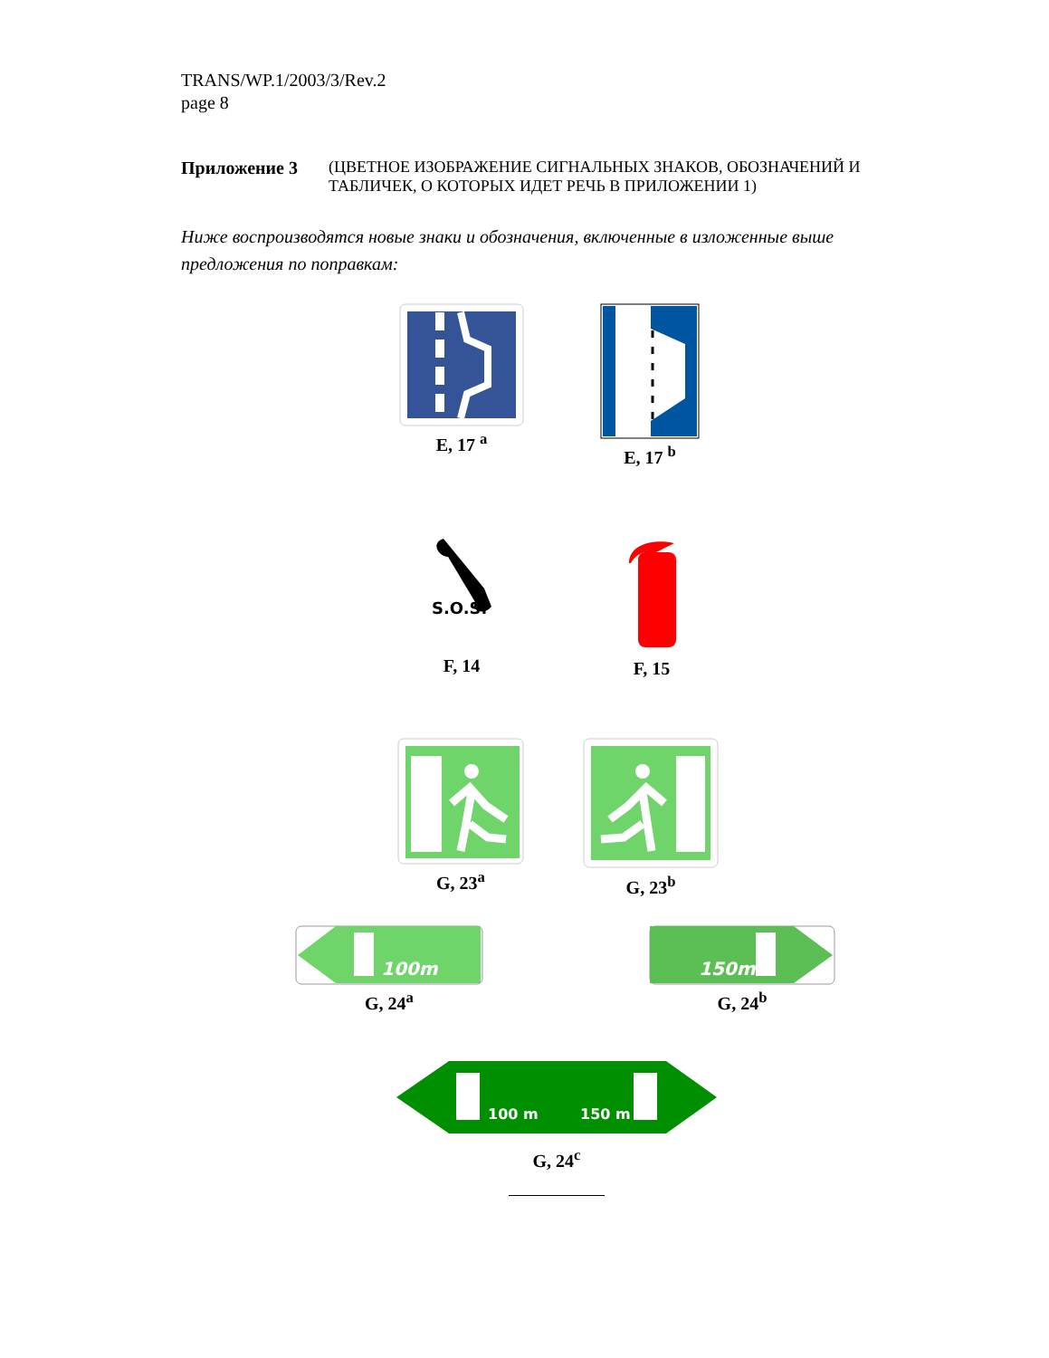TRANS/WP.1/2003/3/Rev.2
page 8
Приложение 3 (ЦВЕТНОЕ ИЗОБРАЖЕНИЕ СИГНАЛЬНЫХ ЗНАКОВ, ОБОЗНАЧЕНИЙ И ТАБЛИЧЕК, О КОТОРЫХ ИДЕТ РЕЧЬ В ПРИЛОЖЕНИИ 1)
Ниже воспроизводятся новые знаки и обозначения, включенные в изложенные выше предложения по поправкам:
E, 17 <sup>a</sup> E, 17 <sup>b</sup>
S.O.S.
F, 14
F, 15
G, 23<sup>a</sup> G, 23<sup>b</sup>
100m
G, 24<sup>a</sup>
150m
G, 24<sup>b</sup>
100 m
150 m
G, 24<sup>c</sup>